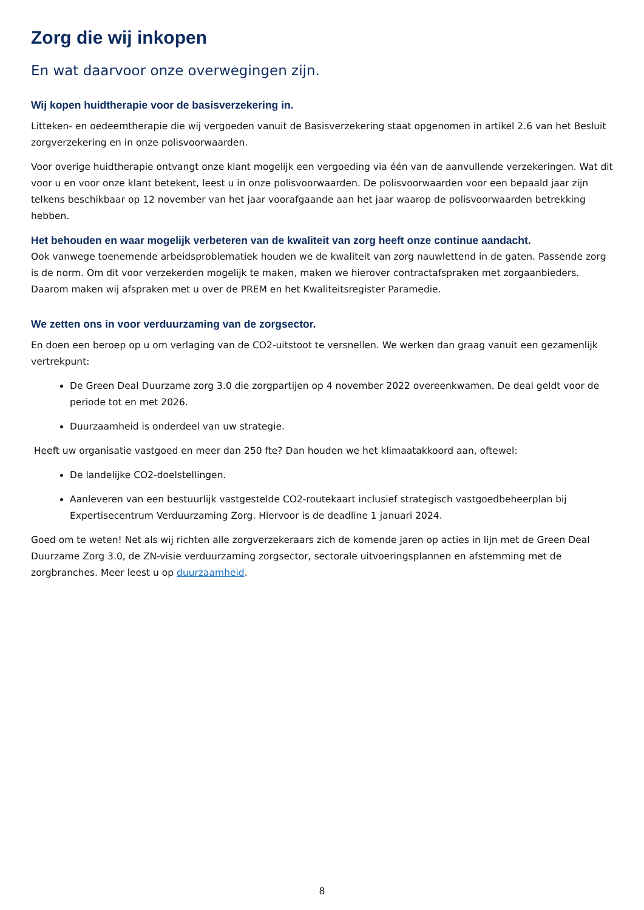Zorg die wij inkopen
En wat daarvoor onze overwegingen zijn.
Wij kopen huidtherapie voor de basisverzekering in.
Litteken- en oedeemtherapie die wij vergoeden vanuit de Basisverzekering staat opgenomen in artikel 2.6 van het Besluit zorgverzekering en in onze polisvoorwaarden.
Voor overige huidtherapie ontvangt onze klant mogelijk een vergoeding via één van de aanvullende verzekeringen. Wat dit voor u en voor onze klant betekent, leest u in onze polisvoorwaarden. De polisvoorwaarden voor een bepaald jaar zijn telkens beschikbaar op 12 november van het jaar voorafgaande aan het jaar waarop de polisvoorwaarden betrekking hebben.
Het behouden en waar mogelijk verbeteren van de kwaliteit van zorg heeft onze continue aandacht.
Ook vanwege toenemende arbeidsproblematiek houden we de kwaliteit van zorg nauwlettend in de gaten. Passende zorg is de norm. Om dit voor verzekerden mogelijk te maken, maken we hierover contractafspraken met zorgaanbieders. Daarom maken wij afspraken met u over de PREM en het Kwaliteitsregister Paramedie.
We zetten ons in voor verduurzaming van de zorgsector.
En doen een beroep op u om verlaging van de CO2-uitstoot te versnellen. We werken dan graag vanuit een gezamenlijk vertrekpunt:
De Green Deal Duurzame zorg 3.0 die zorgpartijen op 4 november 2022 overeenkwamen. De deal geldt voor de periode tot en met 2026.
Duurzaamheid is onderdeel van uw strategie.
Heeft uw organisatie vastgoed en meer dan 250 fte? Dan houden we het klimaatakkoord aan, oftewel:
De landelijke CO2-doelstellingen.
Aanleveren van een bestuurlijk vastgestelde CO2-routekaart inclusief strategisch vastgoedbeheerplan bij Expertisecentrum Verduurzaming Zorg. Hiervoor is de deadline 1 januari 2024.
Goed om te weten! Net als wij richten alle zorgverzekeraars zich de komende jaren op acties in lijn met de Green Deal Duurzame Zorg 3.0, de ZN-visie verduurzaming zorgsector, sectorale uitvoeringsplannen en afstemming met de zorgbranches. Meer leest u op duurzaamheid.
8